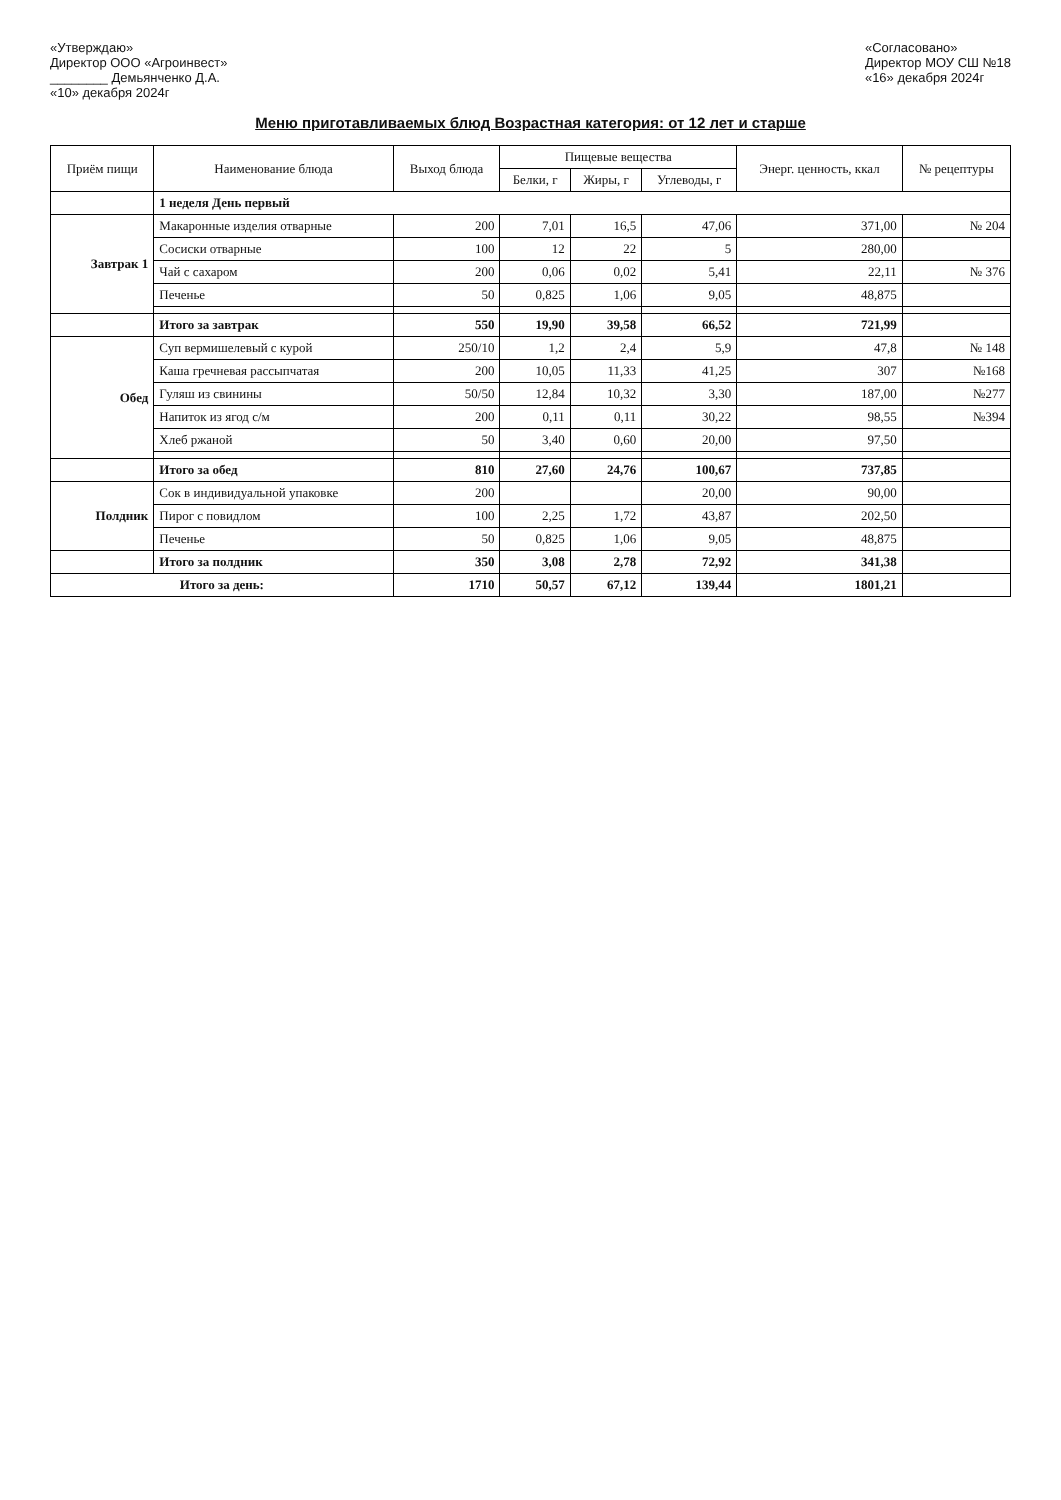«Утверждаю»
Директор ООО «Агроинвест»
________ Демьянченко Д.А.
«10» декабря 2024г
«Согласовано»
Директор МОУ СШ №18
«16» декабря 2024г
Меню приготавливаемых блюд Возрастная категория: от 12 лет и старше
| Приём пищи | Наименование блюда | Выход блюда | Пищевые вещества | | | Энерг. ценность, ккал | № рецептуры |
| --- | --- | --- | --- | --- | --- | --- | --- |
| | | | Белки, г | Жиры, г | Углеводы, г | | |
| | 1 неделя День первый | | | | | | |
| Завтрак 1 | Макаронные изделия отварные | 200 | 7,01 | 16,5 | 47,06 | 371,00 | № 204 |
| | Сосиски отварные | 100 | 12 | 22 | 5 | 280,00 | |
| | Чай с сахаром | 200 | 0,06 | 0,02 | 5,41 | 22,11 | № 376 |
| | Печенье | 50 | 0,825 | 1,06 | 9,05 | 48,875 | |
| | Итого за завтрак | 550 | 19,90 | 39,58 | 66,52 | 721,99 | |
| Обед | Суп вермишелевый с курой | 250/10 | 1,2 | 2,4 | 5,9 | 47,8 | № 148 |
| | Каша гречневая рассыпчатая | 200 | 10,05 | 11,33 | 41,25 | 307 | №168 |
| | Гуляш из свинины | 50/50 | 12,84 | 10,32 | 3,30 | 187,00 | №277 |
| | Напиток из ягод с/м | 200 | 0,11 | 0,11 | 30,22 | 98,55 | №394 |
| | Хлеб ржаной | 50 | 3,40 | 0,60 | 20,00 | 97,50 | |
| | Итого за обед | 810 | 27,60 | 24,76 | 100,67 | 737,85 | |
| Полдник | Сок в индивидуальной упаковке | 200 | | | 20,00 | 90,00 | |
| | Пирог с повидлом | 100 | 2,25 | 1,72 | 43,87 | 202,50 | |
| | Печенье | 50 | 0,825 | 1,06 | 9,05 | 48,875 | |
| | Итого за полдник | 350 | 3,08 | 2,78 | 72,92 | 341,38 | |
| Итого за день: | | 1710 | 50,57 | 67,12 | 139,44 | 1801,21 | |